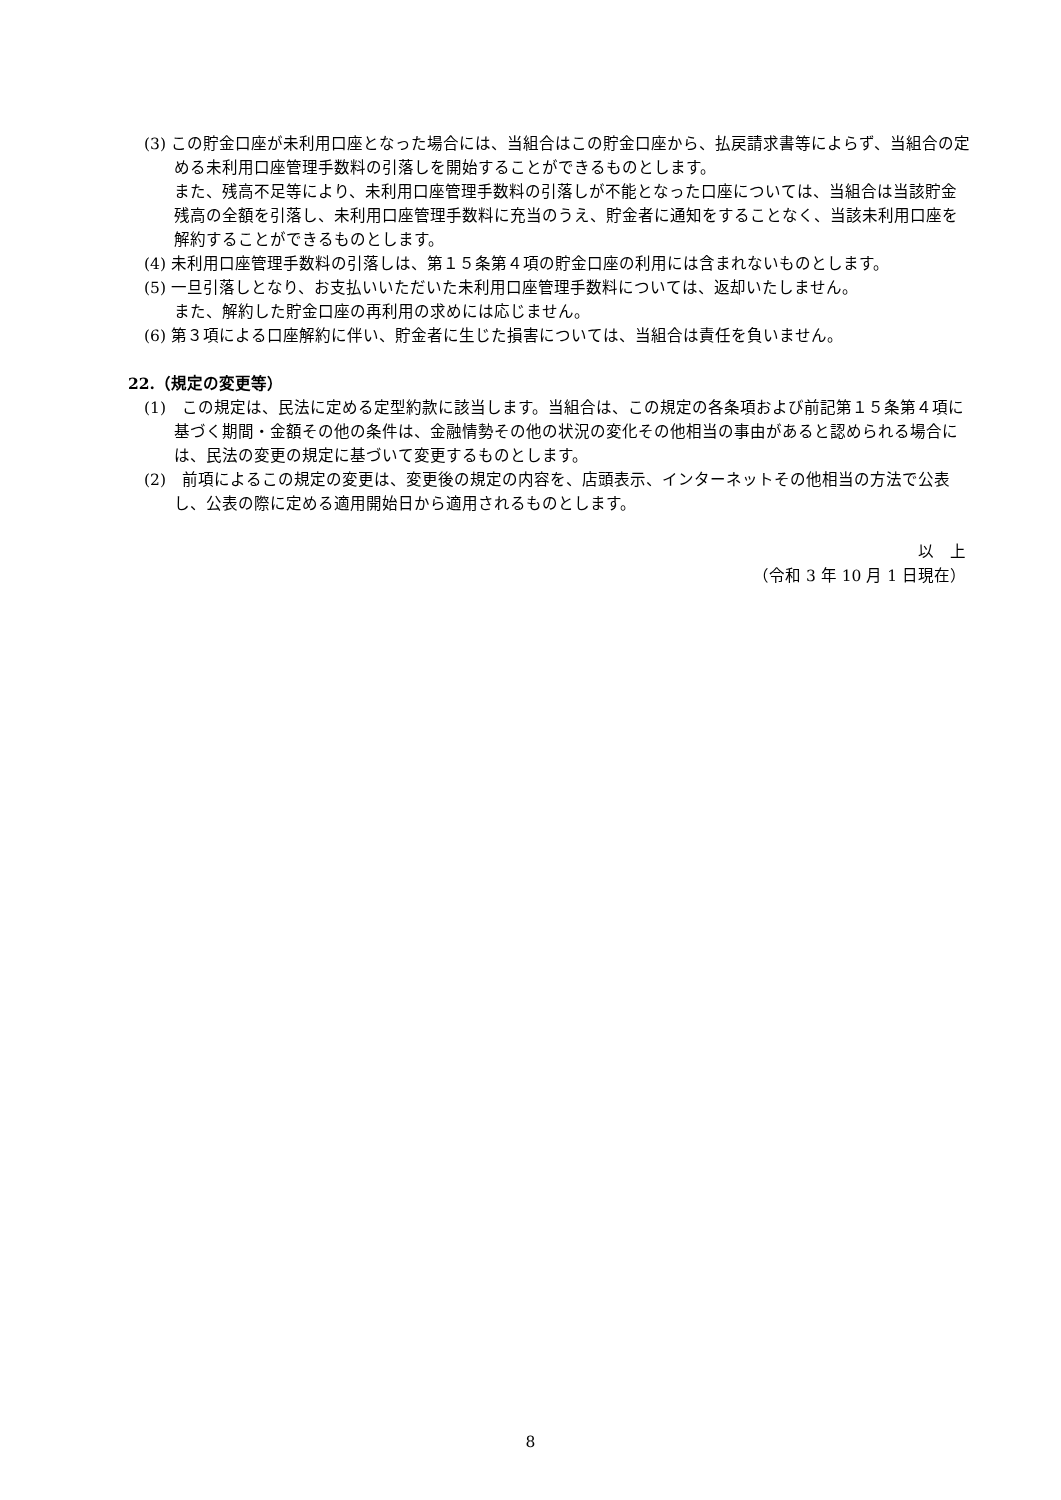(3) この貯金口座が未利用口座となった場合には、当組合はこの貯金口座から、払戻請求書等によらず、当組合の定める未利用口座管理手数料の引落しを開始することができるものとします。
また、残高不足等により、未利用口座管理手数料の引落しが不能となった口座については、当組合は当該貯金残高の全額を引落し、未利用口座管理手数料に充当のうえ、貯金者に通知をすることなく、当該未利用口座を解約することができるものとします。
(4) 未利用口座管理手数料の引落しは、第１５条第４項の貯金口座の利用には含まれないものとします。
(5) 一旦引落しとなり、お支払いいただいた未利用口座管理手数料については、返却いたしません。
また、解約した貯金口座の再利用の求めには応じません。
(6) 第３項による口座解約に伴い、貯金者に生じた損害については、当組合は責任を負いません。
22.（規定の変更等）
(1)　この規定は、民法に定める定型約款に該当します。当組合は、この規定の各条項および前記第１５条第４項に基づく期間・金額その他の条件は、金融情勢その他の状況の変化その他相当の事由があると認められる場合には、民法の変更の規定に基づいて変更するものとします。
(2)　前項によるこの規定の変更は、変更後の規定の内容を、店頭表示、インターネットその他相当の方法で公表し、公表の際に定める適用開始日から適用されるものとします。
以　上
（令和 3 年 10 月 1 日現在）
8